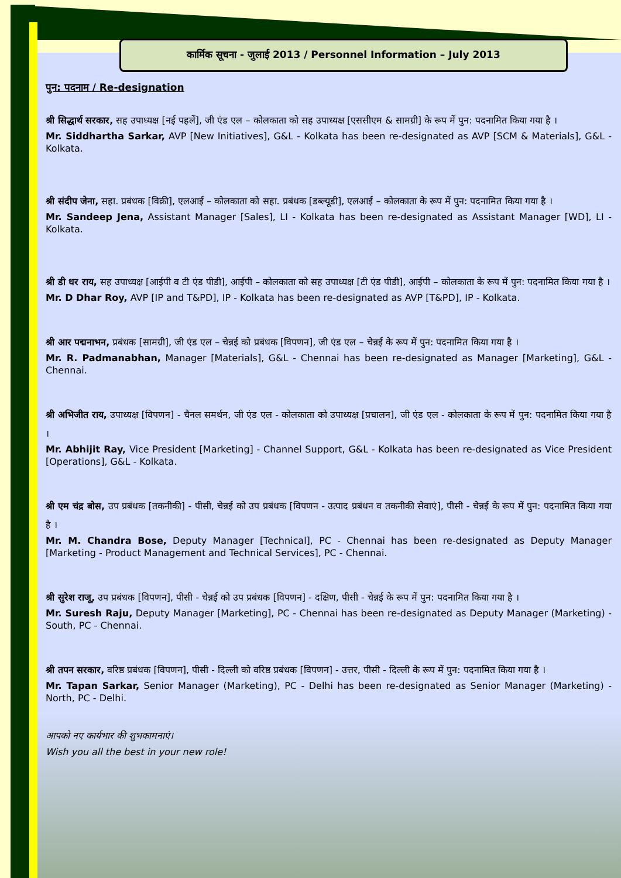कार्मिक सूचना - जुलाई 2013 / Personnel Information – July 2013
पुन: पदनाम / Re-designation
श्री सिद्धार्थ सरकार, सह उपाध्यक्ष [नई पहलें], जी एंड एल – कोलकाता को सह उपाध्यक्ष [एससीएम & सामग्री] के रूप में पुन: पदनामित किया गया है ।
Mr. Siddhartha Sarkar, AVP [New Initiatives], G&L - Kolkata has been re-designated as AVP [SCM & Materials], G&L - Kolkata.
श्री संदीप जेना, सहा. प्रबंधक [विक्री], एलआई – कोलकाता को सहा. प्रबंधक [डब्ल्यूडी], एलआई – कोलकाता के रूप में पुन: पदनामित किया गया है ।
Mr. Sandeep Jena, Assistant Manager [Sales], LI - Kolkata has been re-designated as Assistant Manager [WD], LI - Kolkata.
श्री डी धर राय, सह उपाध्यक्ष [आईपी व टी एंड पीडी], आईपी – कोलकाता को सह उपाध्यक्ष [टी एंड पीडी], आईपी – कोलकाता के रूप में पुन: पदनामित किया गया है ।
Mr. D Dhar Roy, AVP [IP and T&PD], IP - Kolkata has been re-designated as AVP [T&PD], IP - Kolkata.
श्री आर पद्मनाभन, प्रबंधक [सामग्री], जी एंड एल – चेन्नई को प्रबंधक [विपणन], जी एंड एल – चेन्नई के रूप में पुन: पदनामित किया गया है ।
Mr. R. Padmanabhan, Manager [Materials], G&L - Chennai has been re-designated as Manager [Marketing], G&L - Chennai.
श्री अभिजीत राय, उपाध्यक्ष [विपणन] - चैनल समर्थन, जी एंड एल - कोलकाता को उपाध्यक्ष [प्रचालन], जी एंड एल - कोलकाता के रूप में पुन: पदनामित किया गया है ।
Mr. Abhijit Ray, Vice President [Marketing] - Channel Support, G&L - Kolkata has been re-designated as Vice President [Operations], G&L - Kolkata.
श्री एम चंद्र बोस, उप प्रबंधक [तकनीकी] - पीसी, चेन्नई को उप प्रबंधक [विपणन - उत्पाद प्रबंधन व तकनीकी सेवाएं], पीसी - चेन्नई के रूप में पुन: पदनामित किया गया है ।
Mr. M. Chandra Bose, Deputy Manager [Technical], PC - Chennai has been re-designated as Deputy Manager [Marketing - Product Management and Technical Services], PC - Chennai.
श्री सुरेश राजू, उप प्रबंधक [विपणन], पीसी - चेन्नई को उप प्रबंधक [विपणन] - दक्षिण, पीसी - चेन्नई के रूप में पुन: पदनामित किया गया है ।
Mr. Suresh Raju, Deputy Manager [Marketing], PC - Chennai has been re-designated as Deputy Manager (Marketing) - South, PC - Chennai.
श्री तपन सरकार, वरिष्ठ प्रबंधक [विपणन], पीसी - दिल्ली को वरिष्ठ प्रबंधक [विपणन] - उत्तर, पीसी - दिल्ली के रूप में पुन: पदनामित किया गया है ।
Mr. Tapan Sarkar, Senior Manager (Marketing), PC - Delhi has been re-designated as Senior Manager (Marketing) - North, PC - Delhi.
आपको नए कार्यभार की शुभकामनाएं।
Wish you all the best in your new role!